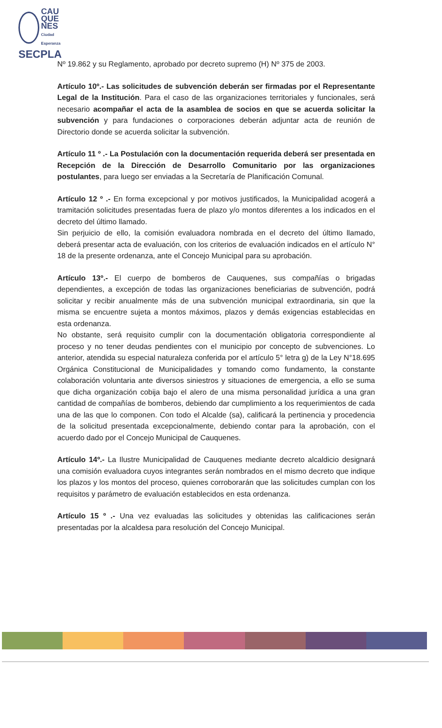CAU
QUE
NES
Ciudad Esperanza
SECPLA
Nº 19.862 y su Reglamento, aprobado por decreto supremo (H) Nº 375 de 2003.
Artículo 10º.- Las solicitudes de subvención deberán ser firmadas por el Representante Legal de la Institución. Para el caso de las organizaciones territoriales y funcionales, será necesario acompañar el acta de la asamblea de socios en que se acuerda solicitar la subvención y para fundaciones o corporaciones deberán adjuntar acta de reunión de Directorio donde se acuerda solicitar la subvención.
Artículo 11 º .- La Postulación con la documentación requerida deberá ser presentada en Recepción de la Dirección de Desarrollo Comunitario por las organizaciones postulantes, para luego ser enviadas a la Secretaría de Planificación Comunal.
Artículo 12 º .- En forma excepcional y por motivos justificados, la Municipalidad acogerá a tramitación solicitudes presentadas fuera de plazo y/o montos diferentes a los indicados en el decreto del último llamado.
Sin perjuicio de ello, la comisión evaluadora nombrada en el decreto del último llamado, deberá presentar acta de evaluación, con los criterios de evaluación indicados en el artículo N° 18 de la presente ordenanza, ante el Concejo Municipal para su aprobación.
Artículo 13º.- El cuerpo de bomberos de Cauquenes, sus compañías o brigadas dependientes, a excepción de todas las organizaciones beneficiarias de subvención, podrá solicitar y recibir anualmente más de una subvención municipal extraordinaria, sin que la misma se encuentre sujeta a montos máximos, plazos y demás exigencias establecidas en esta ordenanza.
No obstante, será requisito cumplir con la documentación obligatoria correspondiente al proceso y no tener deudas pendientes con el municipio por concepto de subvenciones. Lo anterior, atendida su especial naturaleza conferida por el artículo 5° letra g) de la Ley N°18.695 Orgánica Constitucional de Municipalidades y tomando como fundamento, la constante colaboración voluntaria ante diversos siniestros y situaciones de emergencia, a ello se suma que dicha organización cobija bajo el alero de una misma personalidad jurídica a una gran cantidad de compañías de bomberos, debiendo dar cumplimiento a los requerimientos de cada una de las que lo componen. Con todo el Alcalde (sa), calificará la pertinencia y procedencia de la solicitud presentada excepcionalmente, debiendo contar para la aprobación, con el acuerdo dado por el Concejo Municipal de Cauquenes.
Artículo 14º.- La Ilustre Municipalidad de Cauquenes mediante decreto alcaldicio designará una comisión evaluadora cuyos integrantes serán nombrados en el mismo decreto que indique los plazos y los montos del proceso, quienes corroborarán que las solicitudes cumplan con los requisitos y parámetro de evaluación establecidos en esta ordenanza.
Artículo 15 º .- Una vez evaluadas las solicitudes y obtenidas las calificaciones serán presentadas por la alcaldesa para resolución del Concejo Municipal.